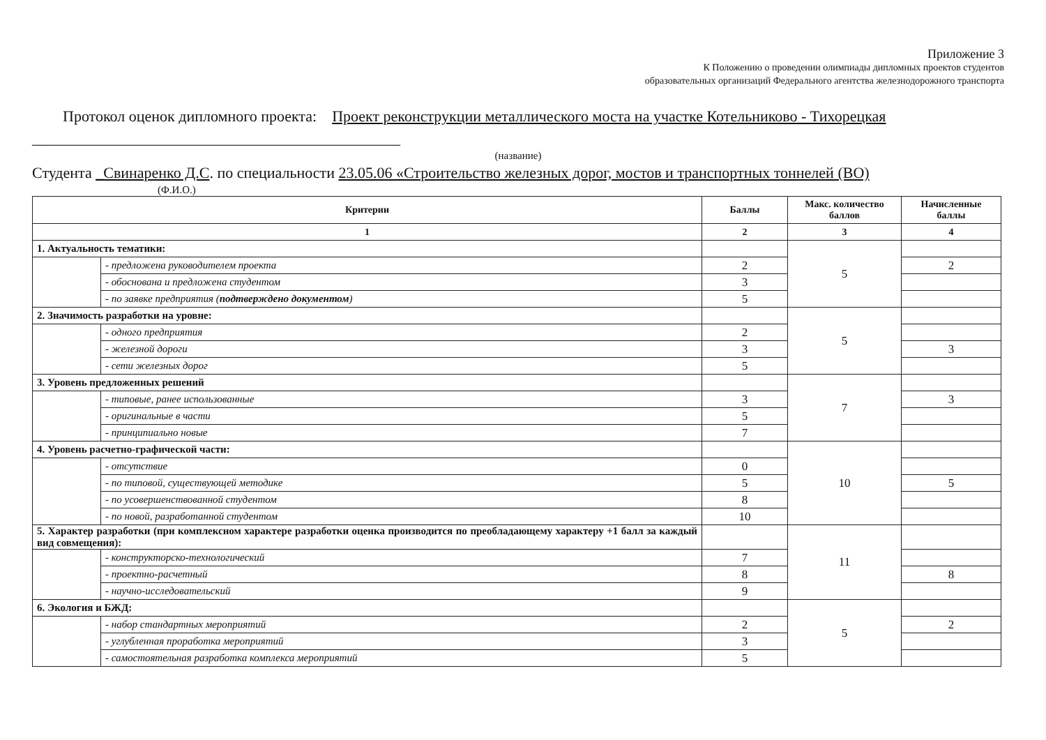Приложение 3
К Положению о проведении олимпиады дипломных проектов студентов
образовательных организаций Федерального агентства железнодорожного транспорта
Протокол оценок дипломного проекта: Проект реконструкции металлического моста на участке Котельниково - Тихорецкая ________________________________________________
(название)
Студента _Свинаренко Д.С. по специальности 23.05.06 «Строительство железных дорог, мостов и транспортных тоннелей (ВО)
(Ф.И.О.)
| Критерии | | Баллы | Макс. количество баллов | Начисленные баллы |
| --- | --- | --- | --- | --- |
| 1 | | 2 | 3 | 4 |
| 1. Актуальность тематики: | | | 5 | |
| | - предложена руководителем проекта | 2 | | 2 |
| | - обоснована и предложена студентом | 3 | | |
| | - по заявке предприятия ( подтверждено документом ) | 5 | | |
| 2. Значимость разработки на уровне: | | | 5 | |
| | - одного предприятия | 2 | | |
| | - железной дороги | 3 | | 3 |
| | - сети железных дорог | 5 | | |
| 3. Уровень предложенных решений | | | 7 | |
| | - типовые, ранее использованные | 3 | | 3 |
| | - оригинальные в части | 5 | | |
| | - принципиально новые | 7 | | |
| 4. Уровень расчетно-графической части: | | | 10 | |
| | - отсутствие | 0 | | |
| | - по типовой, существующей методике | 5 | | 5 |
| | - по усовершенствованной студентом | 8 | | |
| | - по новой, разработанной студентом | 10 | | |
| 5. Характер разработки (при комплексном характере разработки оценка производится по преобладающему характеру +1 балл за каждый вид совмещения): | | | 11 | |
| | - конструкторско-технологический | 7 | | |
| | - проектно-расчетный | 8 | | 8 |
| | - научно-исследовательский | 9 | | |
| 6. Экология и БЖД: | | | 5 | |
| | - набор стандартных мероприятий | 2 | | 2 |
| | - углубленная проработка мероприятий | 3 | | |
| | - самостоятельная разработка комплекса мероприятий | 5 | | |